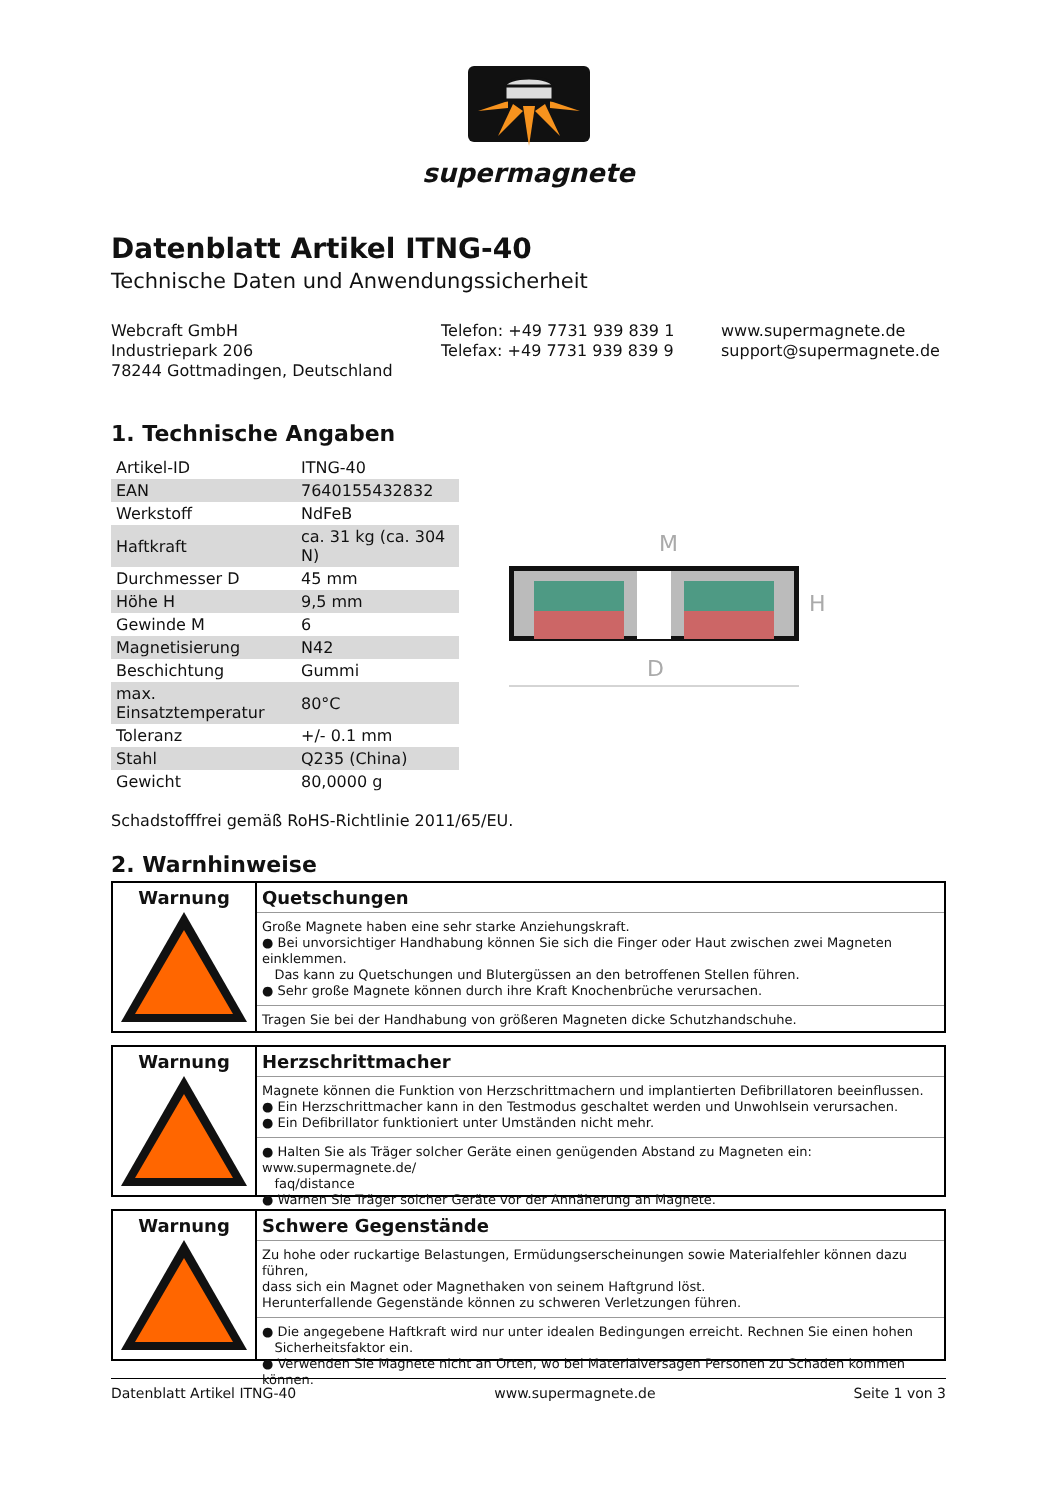supermagnete
Datenblatt Artikel ITNG-40
Technische Daten und Anwendungssicherheit
Webcraft GmbH
Industriepark 206
78244 Gottmadingen, Deutschland
Telefon: +49 7731 939 839 1
Telefax: +49 7731 939 839 9
www.supermagnete.de
support@supermagnete.de
1. Technische Angaben
| Artikel-ID | ITNG-40 |
| EAN | 7640155432832 |
| Werkstoff | NdFeB |
| Haftkraft | ca. 31 kg (ca. 304 N) |
| Durchmesser D | 45 mm |
| Höhe H | 9,5 mm |
| Gewinde M | 6 |
| Magnetisierung | N42 |
| Beschichtung | Gummi |
| max. Einsatztemperatur | 80°C |
| Toleranz | +/- 0.1 mm |
| Stahl | Q235 (China) |
| Gewicht | 80,0000 g |
M
D
H
Schadstofffrei gemäß RoHS-Richtlinie 2011/65/EU.
2. Warnhinweise
Warnung
Quetschungen
Große Magnete haben eine sehr starke Anziehungskraft.
● Bei unvorsichtiger Handhabung können Sie sich die Finger oder Haut zwischen zwei Magneten einklemmen.
Das kann zu Quetschungen und Blutergüssen an den betroffenen Stellen führen.
● Sehr große Magnete können durch ihre Kraft Knochenbrüche verursachen.
Tragen Sie bei der Handhabung von größeren Magneten dicke Schutzhandschuhe.
Warnung
Herzschrittmacher
Magnete können die Funktion von Herzschrittmachern und implantierten Defibrillatoren beeinflussen.
● Ein Herzschrittmacher kann in den Testmodus geschaltet werden und Unwohlsein verursachen.
● Ein Defibrillator funktioniert unter Umständen nicht mehr.
● Halten Sie als Träger solcher Geräte einen genügenden Abstand zu Magneten ein: www.supermagnete.de/
faq/distance
● Warnen Sie Träger solcher Geräte vor der Annäherung an Magnete.
Warnung
Schwere Gegenstände
Zu hohe oder ruckartige Belastungen, Ermüdungserscheinungen sowie Materialfehler können dazu führen,
dass sich ein Magnet oder Magnethaken von seinem Haftgrund löst.
Herunterfallende Gegenstände können zu schweren Verletzungen führen.
● Die angegebene Haftkraft wird nur unter idealen Bedingungen erreicht. Rechnen Sie einen hohen
Sicherheitsfaktor ein.
● Verwenden Sie Magnete nicht an Orten, wo bei Materialversagen Personen zu Schaden kommen können.
Datenblatt Artikel ITNG-40 www.supermagnete.de Seite 1 von 3